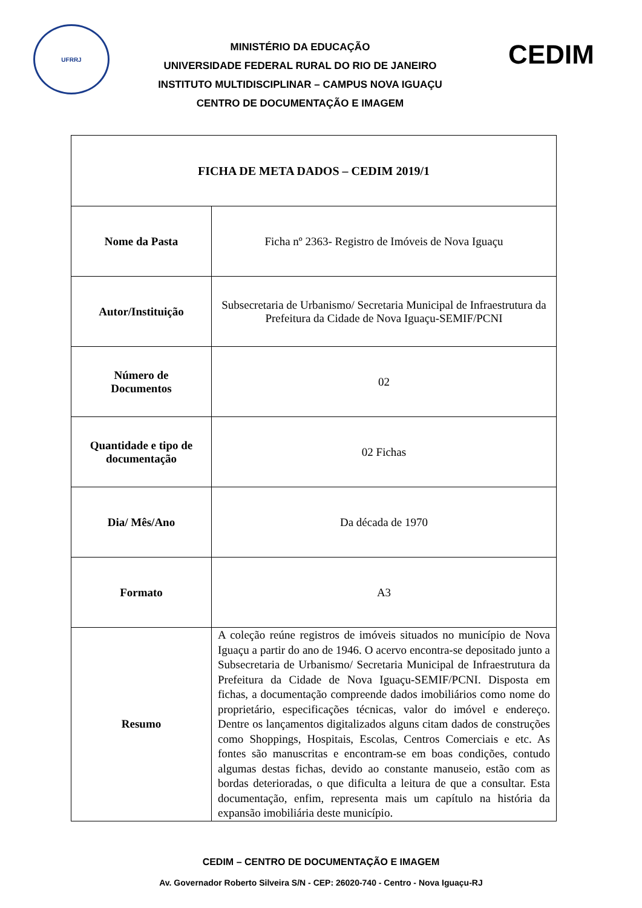UFRRJ
MINISTÉRIO DA EDUCAÇÃO
UNIVERSIDADE FEDERAL RURAL DO RIO DE JANEIRO
INSTITUTO MULTIDISCIPLINAR – CAMPUS NOVA IGUAÇU
CENTRO DE DOCUMENTAÇÃO E IMAGEM
CEDIM
| FICHA DE META DADOS – CEDIM 2019/1 | |
| --- | --- |
| Nome da Pasta | Ficha nº 2363- Registro de Imóveis de Nova Iguaçu |
| Autor/Instituição | Subsecretaria de Urbanismo/ Secretaria Municipal de Infraestrutura da Prefeitura da Cidade de Nova Iguaçu-SEMIF/PCNI |
| Número de Documentos | 02 |
| Quantidade e tipo de documentação | 02 Fichas |
| Dia/ Mês/Ano | Da década de 1970 |
| Formato | A3 |
| Resumo | A coleção reúne registros de imóveis situados no município de Nova Iguaçu a partir do ano de 1946. O acervo encontra-se depositado junto a Subsecretaria de Urbanismo/ Secretaria Municipal de Infraestrutura da Prefeitura da Cidade de Nova Iguaçu-SEMIF/PCNI. Disposta em fichas, a documentação compreende dados imobiliários como nome do proprietário, especificações técnicas, valor do imóvel e endereço. Dentre os lançamentos digitalizados alguns citam dados de construções como Shoppings, Hospitais, Escolas, Centros Comerciais e etc. As fontes são manuscritas e encontram-se em boas condições, contudo algumas destas fichas, devido ao constante manuseio, estão com as bordas deterioradas, o que dificulta a leitura de que a consultar. Esta documentação, enfim, representa mais um capítulo na história da expansão imobiliária deste município. |
CEDIM – CENTRO DE DOCUMENTAÇÃO E IMAGEM
Av. Governador Roberto Silveira S/N - CEP: 26020-740 - Centro - Nova Iguaçu-RJ